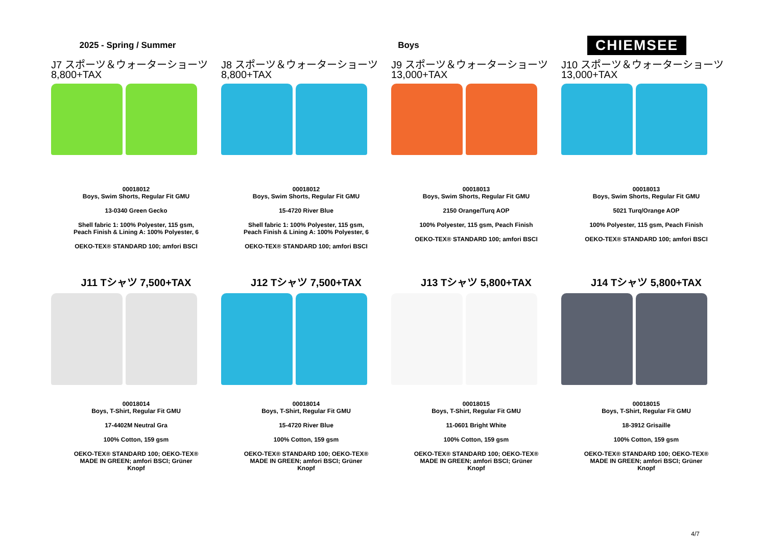2025 - Spring / Summer Boys
CHIEMSEE
J7 スポーツ＆ウォーターショーツ
8,800+TAX
00018012
Boys, Swim Shorts, Regular Fit GMU
13-0340 Green Gecko
Shell fabric 1: 100% Polyester, 115 gsm,
Peach Finish & Lining A: 100% Polyester, 6
OEKO-TEX® STANDARD 100; amfori BSCI
J8 スポーツ＆ウォーターショーツ
8,800+TAX
00018012
Boys, Swim Shorts, Regular Fit GMU
15-4720 River Blue
Shell fabric 1: 100% Polyester, 115 gsm,
Peach Finish & Lining A: 100% Polyester, 6
OEKO-TEX® STANDARD 100; amfori BSCI
J9 スポーツ＆ウォーターショーツ
13,000+TAX
00018013
Boys, Swim Shorts, Regular Fit GMU
2150 Orange/Turq AOP
100% Polyester, 115 gsm, Peach Finish
OEKO-TEX® STANDARD 100; amfori BSCI
J10 スポーツ＆ウォーターショーツ
13,000+TAX
00018013
Boys, Swim Shorts, Regular Fit GMU
5021 Turq/Orange AOP
100% Polyester, 115 gsm, Peach Finish
OEKO-TEX® STANDARD 100; amfori BSCI
J11 Tシャツ 7,500+TAX
00018014
Boys, T-Shirt, Regular Fit GMU
17-4402M Neutral Gra
100% Cotton, 159 gsm
OEKO-TEX® STANDARD 100; OEKO-TEX®
MADE IN GREEN; amfori BSCI; Grüner
Knopf
J12 Tシャツ 7,500+TAX
00018014
Boys, T-Shirt, Regular Fit GMU
15-4720 River Blue
100% Cotton, 159 gsm
OEKO-TEX® STANDARD 100; OEKO-TEX®
MADE IN GREEN; amfori BSCI; Grüner
Knopf
J13 Tシャツ 5,800+TAX
00018015
Boys, T-Shirt, Regular Fit GMU
11-0601 Bright White
100% Cotton, 159 gsm
OEKO-TEX® STANDARD 100; OEKO-TEX®
MADE IN GREEN; amfori BSCI; Grüner
Knopf
J14 Tシャツ 5,800+TAX
00018015
Boys, T-Shirt, Regular Fit GMU
18-3912 Grisaille
100% Cotton, 159 gsm
OEKO-TEX® STANDARD 100; OEKO-TEX®
MADE IN GREEN; amfori BSCI; Grüner
Knopf
4/7